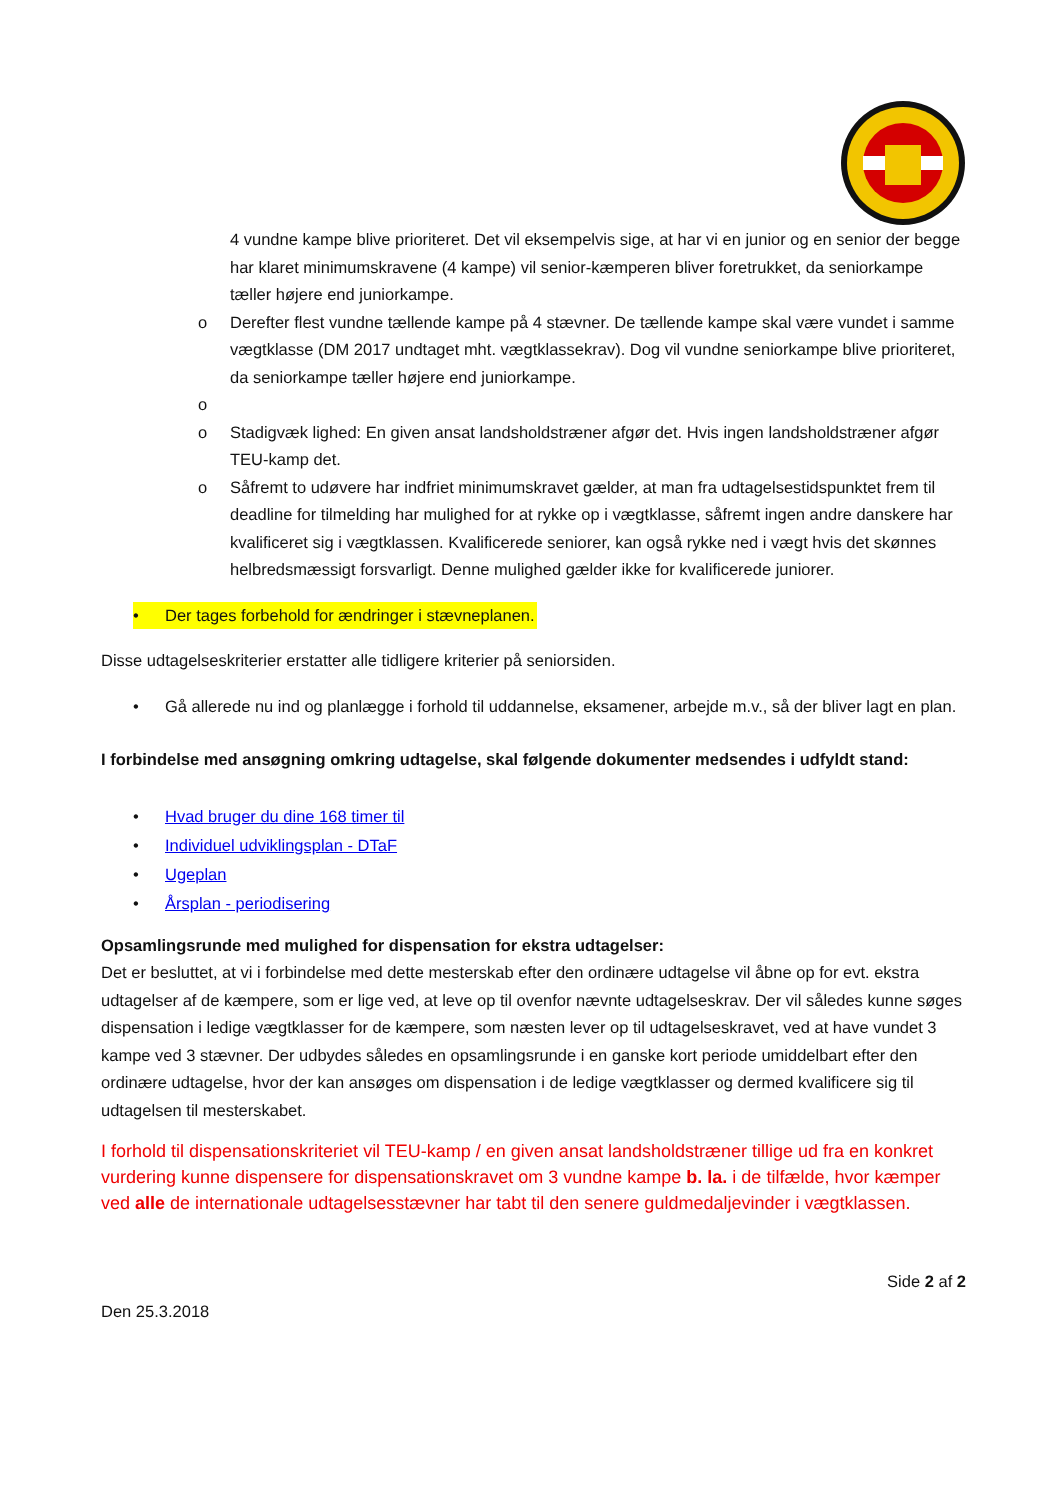4 vundne kampe blive prioriteret. Det vil eksempelvis sige, at har vi en junior og en senior der begge har klaret minimumskravene (4 kampe) vil senior-kæmperen bliver foretrukket, da seniorkampe tæller højere end juniorkampe.
o Derefter flest vundne tællende kampe på 4 stævner. De tællende kampe skal være vundet i samme vægtklasse (DM 2017 undtaget mht. vægtklassekrav). Dog vil vundne seniorkampe blive prioriteret, da seniorkampe tæller højere end juniorkampe.
o o Stadigvæk lighed: En given ansat landsholdstræner afgør det. Hvis ingen landsholdstræner afgør TEU-kamp det.
o Såfremt to udøvere har indfriet minimumskravet gælder, at man fra udtagelsestidspunktet frem til deadline for tilmelding har mulighed for at rykke op i vægtklasse, såfremt ingen andre danskere har kvalificeret sig i vægtklassen. Kvalificerede seniorer, kan også rykke ned i vægt hvis det skønnes helbredsmæssigt forsvarligt. Denne mulighed gælder ikke for kvalificerede juniorer.
• Der tages forbehold for ændringer i stævneplanen.
Disse udtagelseskriterier erstatter alle tidligere kriterier på seniorsiden.
• Gå allerede nu ind og planlægge i forhold til uddannelse, eksamener, arbejde m.v., så der bliver lagt en plan.
I forbindelse med ansøgning omkring udtagelse, skal følgende dokumenter medsendes i udfyldt stand:
• Hvad bruger du dine 168 timer til
• Individuel udviklingsplan - DTaF
• Ugeplan
• Årsplan - periodisering
Opsamlingsrunde med mulighed for dispensation for ekstra udtagelser:
Det er besluttet, at vi i forbindelse med dette mesterskab efter den ordinære udtagelse vil åbne op for evt. ekstra udtagelser af de kæmpere, som er lige ved, at leve op til ovenfor nævnte udtagelseskrav. Der vil således kunne søges dispensation i ledige vægtklasser for de kæmpere, som næsten lever op til udtagelseskravet, ved at have vundet 3 kampe ved 3 stævner. Der udbydes således en opsamlingsrunde i en ganske kort periode umiddelbart efter den ordinære udtagelse, hvor der kan ansøges om dispensation i de ledige vægtklasser og dermed kvalificere sig til udtagelsen til mesterskabet.
I forhold til dispensationskriteriet vil TEU-kamp / en given ansat landsholdstræner tillige ud fra en konkret vurdering kunne dispensere for dispensationskravet om 3 vundne kampe b. la. i de tilfælde, hvor kæmper ved alle de internationale udtagelsesstævner har tabt til den senere guldmedaljevinder i vægtklassen.
Side 2 af 2
Den 25.3.2018